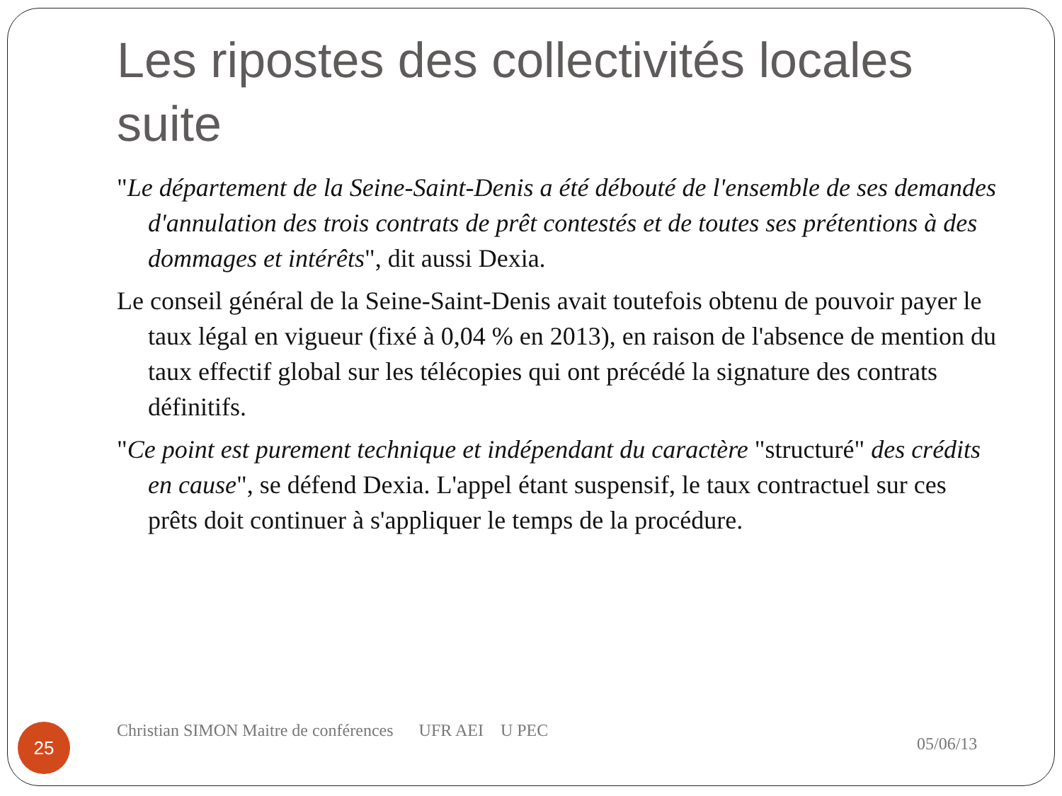Les ripostes des collectivités locales suite
"Le département de la Seine-Saint-Denis a été débouté de l'ensemble de ses demandes d'annulation des trois contrats de prêt contestés et de toutes ses prétentions à des dommages et intérêts", dit aussi Dexia.
Le conseil général de la Seine-Saint-Denis avait toutefois obtenu de pouvoir payer le taux légal en vigueur (fixé à 0,04 % en 2013), en raison de l'absence de mention du taux effectif global sur les télécopies qui ont précédé la signature des contrats définitifs.
"Ce point est purement technique et indépendant du caractère "structuré" des crédits en cause", se défend Dexia. L'appel étant suspensif, le taux contractuel sur ces prêts doit continuer à s'appliquer le temps de la procédure.
25
Christian SIMON Maitre de conférences UFR AEI U PEC
05/06/13